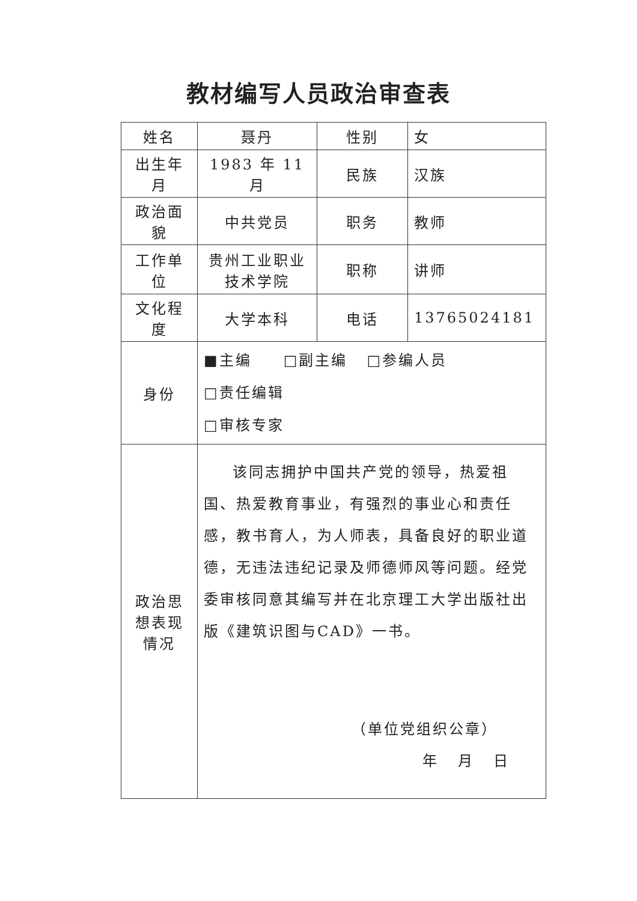教材编写人员政治审查表
| 姓名 | 聂丹 | 性别 | 女 |
| 出生年月 | 1983 年 11 月 | 民族 | 汉族 |
| 政治面貌 | 中共党员 | 职务 | 教师 |
| 工作单位 | 贵州工业职业技术学院 | 职称 | 讲师 |
| 文化程度 | 大学本科 | 电话 | 13765024181 |
| 身份 | ■主编 □副主编 □参编人员 □责任编辑 □审核专家 | | |
| 政治思想表现情况 | 该同志拥护中国共产党的领导，热爱祖国、热爱教育事业，有强烈的事业心和责任感，教书育人，为人师表，具备良好的职业道德，无违法违纪记录及师德师风等问题。经党委审核同意其编写并在北京理工大学出版社出版《建筑识图与CAD》一书。 （单位党组织公章） 年 月 日 | | |